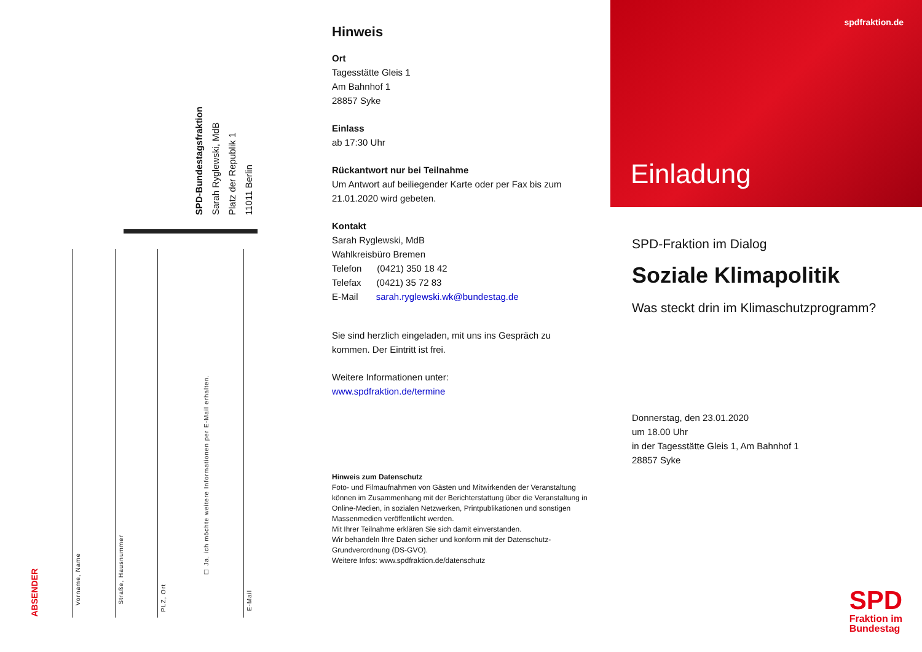SPD-Bundestagsfraktion
Sarah Ryglewski, MdB
Platz der Republik 1
11011 Berlin
ABSENDER
Vorname, Name
Straße, Hausnummer
PLZ, Ort
☐ Ja, ich möchte weitere Informationen per E-Mail erhalten.
E-Mail
Hinweis
Ort
Tagesstätte Gleis 1
Am Bahnhof 1
28857 Syke
Einlass
ab 17:30 Uhr
Rückantwort nur bei Teilnahme
Um Antwort auf beiliegender Karte oder per Fax bis zum 21.01.2020 wird gebeten.
Kontakt
Sarah Ryglewski, MdB
Wahlkreisbüro Bremen
Telefon (0421) 350 18 42
Telefax (0421) 35 72 83
E-Mail sarah.ryglewski.wk@bundestag.de
Sie sind herzlich eingeladen, mit uns ins Gespräch zu kommen. Der Eintritt ist frei.
Weitere Informationen unter:
www.spdfraktion.de/termine
Hinweis zum Datenschutz
Foto- und Filmaufnahmen von Gästen und Mitwirkenden der Veranstaltung können im Zusammenhang mit der Berichterstattung über die Veranstaltung in Online-Medien, in sozialen Netzwerken, Printpublikationen und sonstigen Massenmedien veröffentlicht werden.
Mit Ihrer Teilnahme erklären Sie sich damit einverstanden.
Wir behandeln Ihre Daten sicher und konform mit der Datenschutz-Grundverordnung (DS-GVO).
Weitere Infos: www.spdfraktion.de/datenschutz
spdfraktion.de
Einladung
SPD-Fraktion im Dialog
Soziale Klimapolitik
Was steckt drin im Klimaschutzprogramm?
Donnerstag, den 23.01.2020
um 18.00 Uhr
in der Tagesstätte Gleis 1, Am Bahnhof 1
28857 Syke
SPD
Fraktion im
Bundestag